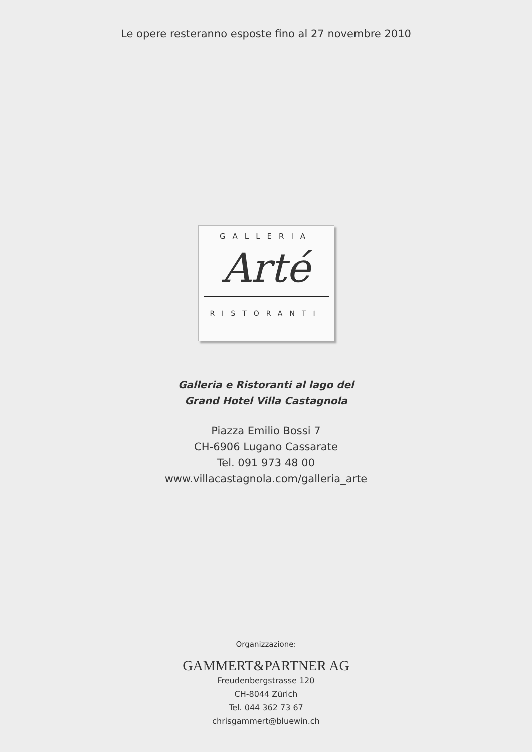Le opere resteranno esposte fino al 27 novembre 2010
GALLERIA
Arté
RISTORANTI
Galleria e Ristoranti al lago del
Grand Hotel Villa Castagnola
Piazza Emilio Bossi 7
CH-6906 Lugano Cassarate
Tel. 091 973 48 00
www.villacastagnola.com/galleria_arte
Organizzazione:
GAMMERT&PARTNER AG
Freudenbergstrasse 120
CH-8044 Zürich
Tel. 044 362 73 67
chrisgammert@bluewin.ch